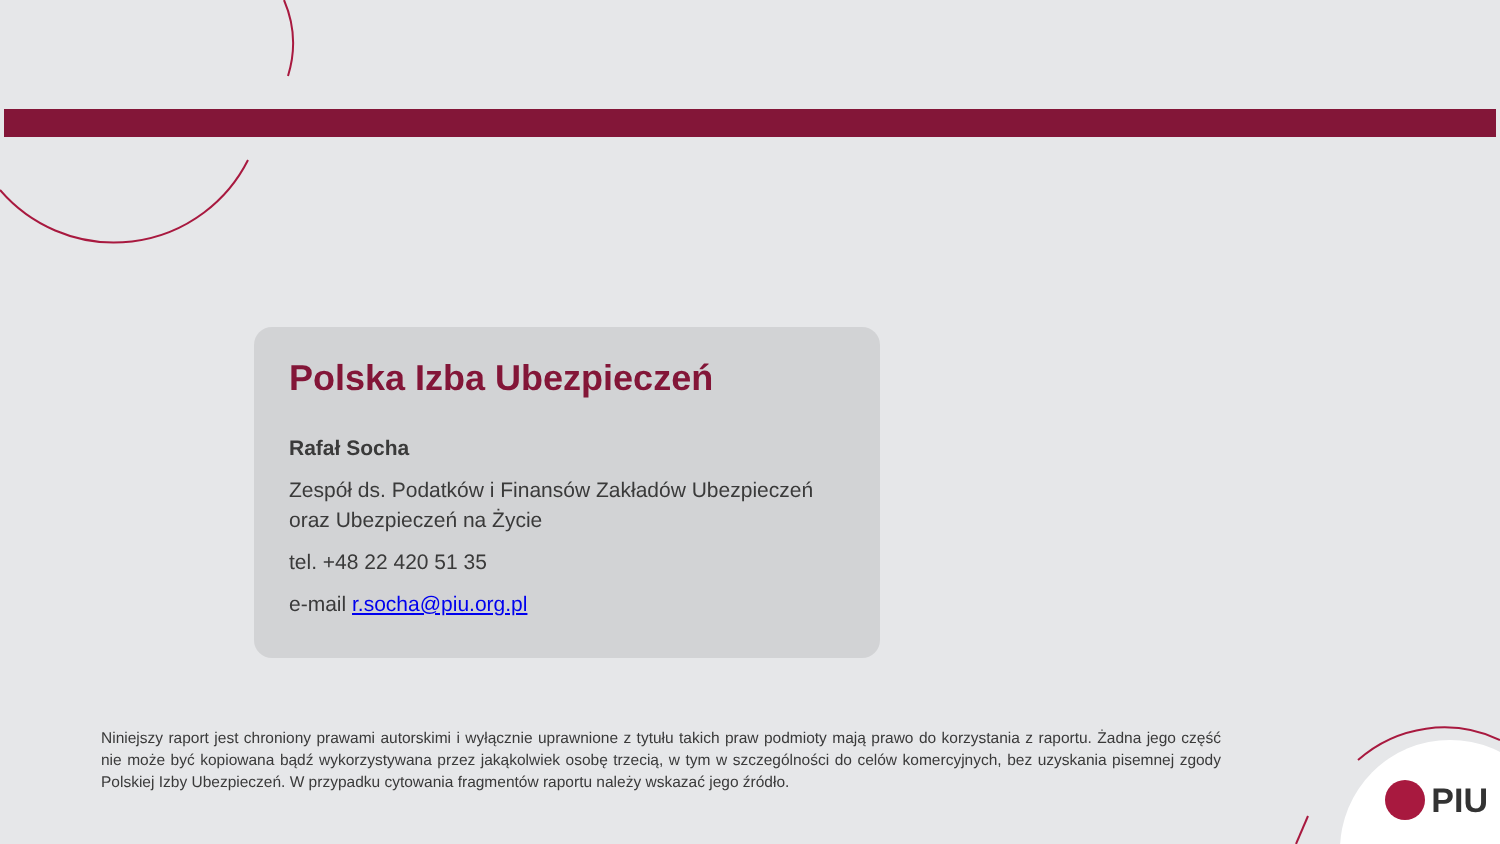Polska Izba Ubezpieczeń
Rafał Socha
Zespół ds. Podatków i Finansów Zakładów Ubezpieczeń oraz Ubezpieczeń na Życie
tel. +48 22 420 51 35
e-mail r.socha@piu.org.pl
Niniejszy raport jest chroniony prawami autorskimi i wyłącznie uprawnione z tytułu takich praw podmioty mają prawo do korzystania z raportu. Żadna jego część nie może być kopiowana bądź wykorzystywana przez jakąkolwiek osobę trzecią, w tym w szczególności do celów komercyjnych, bez uzyskania pisemnej zgody Polskiej Izby Ubezpieczeń. W przypadku cytowania fragmentów raportu należy wskazać jego źródło.
PIU